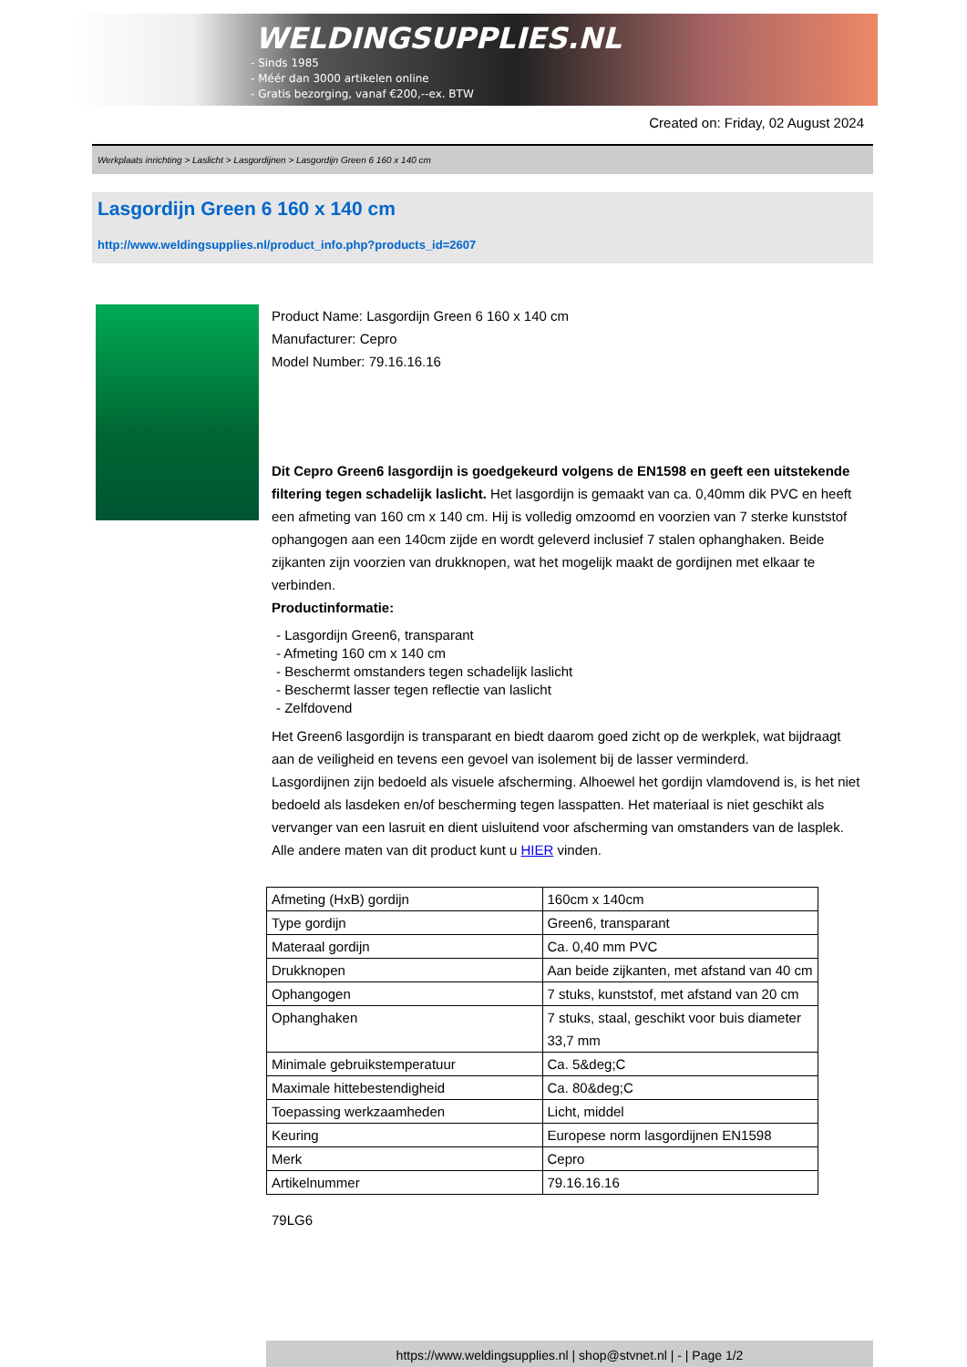WELDINGSUPPLIES.NL
- Sinds 1985
- Méér dan 3000 artikelen online
- Gratis bezorging, vanaf €200,--ex. BTW
Created on: Friday, 02 August 2024
Werkplaats inrichting > Laslicht > Lasgordijnen > Lasgordijn Green 6 160 x 140 cm
Lasgordijn Green 6 160 x 140 cm
http://www.weldingsupplies.nl/product_info.php?products_id=2607
Product Name: Lasgordijn Green 6 160 x 140 cm
Manufacturer: Cepro
Model Number: 79.16.16.16
Dit Cepro Green6 lasgordijn is goedgekeurd volgens de EN1598 en geeft een uitstekende filtering tegen schadelijk laslicht. Het lasgordijn is gemaakt van ca. 0,40mm dik PVC en heeft een afmeting van 160 cm x 140 cm. Hij is volledig omzoomd en voorzien van 7 sterke kunststof ophangogen aan een 140cm zijde en wordt geleverd inclusief 7 stalen ophanghaken. Beide zijkanten zijn voorzien van drukknopen, wat het mogelijk maakt de gordijnen met elkaar te verbinden.
Productinformatie:
- Lasgordijn Green6, transparant
- Afmeting 160 cm x 140 cm
- Beschermt omstanders tegen schadelijk laslicht
- Beschermt lasser tegen reflectie van laslicht
- Zelfdovend
Het Green6 lasgordijn is transparant en biedt daarom goed zicht op de werkplek, wat bijdraagt aan de veiligheid en tevens een gevoel van isolement bij de lasser verminderd.
Lasgordijnen zijn bedoeld als visuele afscherming. Alhoewel het gordijn vlamdovend is, is het niet bedoeld als lasdeken en/of bescherming tegen lasspatten. Het materiaal is niet geschikt als vervanger van een lasruit en dient uisluitend voor afscherming van omstanders van de lasplek.
Alle andere maten van dit product kunt u HIER vinden.
| Afmeting (HxB) gordijn | 160cm x 140cm |
| Type gordijn | Green6, transparant |
| Materaal gordijn | Ca. 0,40 mm PVC |
| Drukknopen | Aan beide zijkanten, met afstand van 40 cm |
| Ophangogen | 7 stuks, kunststof, met afstand van 20 cm |
| Ophanghaken | 7 stuks, staal, geschikt voor buis diameter 33,7 mm |
| Minimale gebruikstemperatuur | Ca. 5&deg;C |
| Maximale hittebestendigheid | Ca. 80&deg;C |
| Toepassing werkzaamheden | Licht, middel |
| Keuring | Europese norm lasgordijnen EN1598 |
| Merk | Cepro |
| Artikelnummer | 79.16.16.16 |
79LG6
https://www.weldingsupplies.nl | shop@stvnet.nl | - | Page 1/2